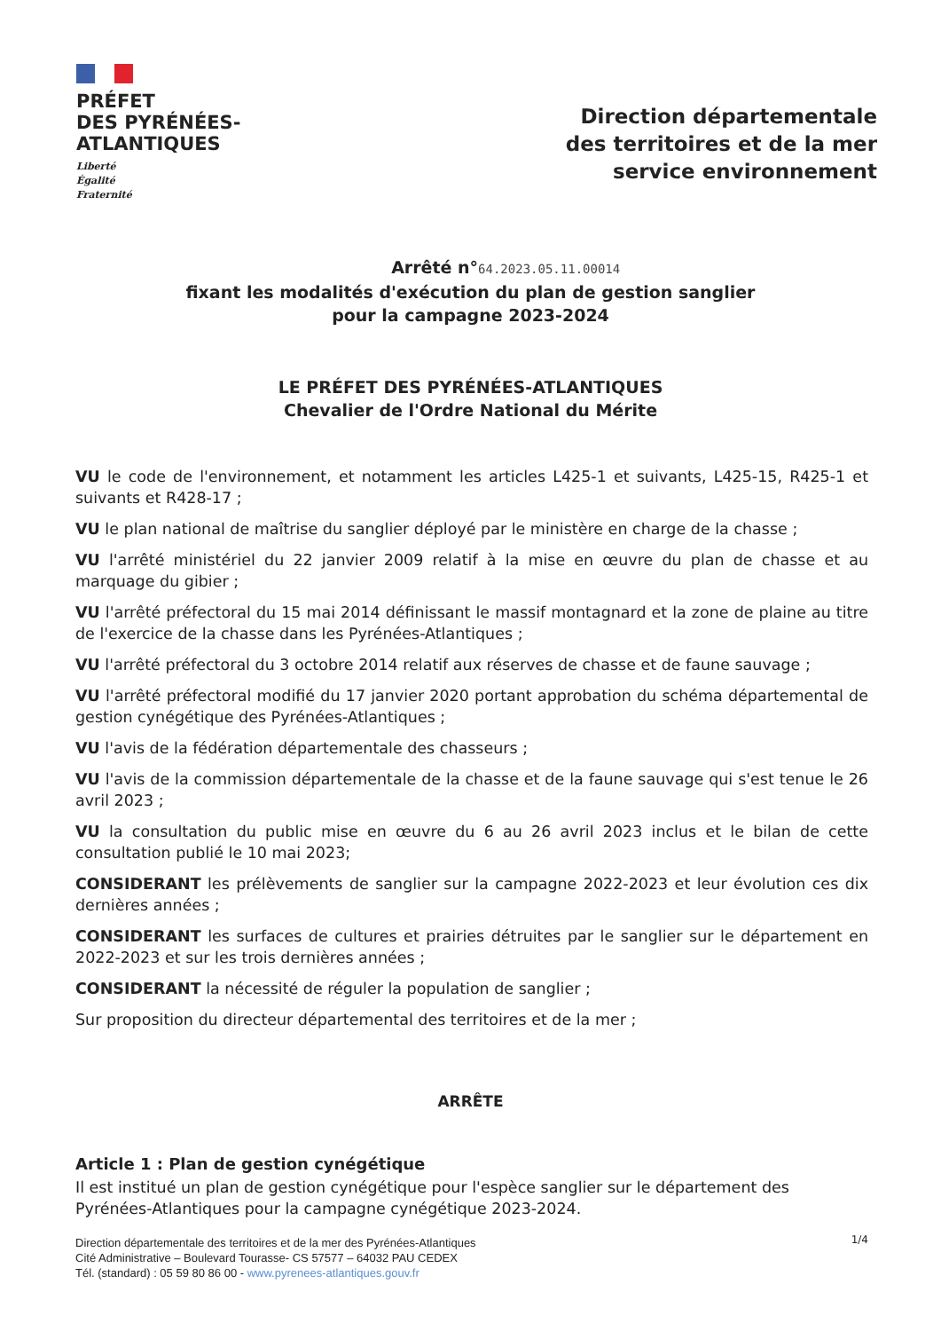PRÉFET
DES PYRÉNÉES-
ATLANTIQUES
Liberté
Égalité
Fraternité
Direction départementale
des territoires et de la mer
service environnement
Arrêté n°64.2023.05.11.00014
fixant les modalités d'exécution du plan de gestion sanglier
pour la campagne 2023-2024
LE PRÉFET DES PYRÉNÉES-ATLANTIQUES
Chevalier de l'Ordre National du Mérite
VU le code de l'environnement, et notamment les articles L425-1 et suivants, L425-15, R425-1 et suivants et R428-17 ;
VU le plan national de maîtrise du sanglier déployé par le ministère en charge de la chasse ;
VU l'arrêté ministériel du 22 janvier 2009 relatif à la mise en œuvre du plan de chasse et au marquage du gibier ;
VU l'arrêté préfectoral du 15 mai 2014 définissant le massif montagnard et la zone de plaine au titre de l'exercice de la chasse dans les Pyrénées-Atlantiques ;
VU l'arrêté préfectoral du 3 octobre 2014 relatif aux réserves de chasse et de faune sauvage ;
VU l'arrêté préfectoral modifié du 17 janvier 2020 portant approbation du schéma départemental de gestion cynégétique des Pyrénées-Atlantiques ;
VU l'avis de la fédération départementale des chasseurs ;
VU l'avis de la commission départementale de la chasse et de la faune sauvage qui s'est tenue le 26 avril 2023 ;
VU la consultation du public mise en œuvre du 6 au 26 avril 2023 inclus et le bilan de cette consultation publié le 10 mai 2023;
CONSIDERANT les prélèvements de sanglier sur la campagne 2022-2023 et leur évolution ces dix dernières années ;
CONSIDERANT les surfaces de cultures et prairies détruites par le sanglier sur le département en 2022-2023 et sur les trois dernières années ;
CONSIDERANT la nécessité de réguler la population de sanglier ;
Sur proposition du directeur départemental des territoires et de la mer ;
ARRÊTE
Article 1 : Plan de gestion cynégétique
Il est institué un plan de gestion cynégétique pour l'espèce sanglier sur le département des Pyrénées-Atlantiques pour la campagne cynégétique 2023-2024.
1/4
Direction départementale des territoires et de la mer des Pyrénées-Atlantiques
Cité Administrative – Boulevard Tourasse- CS 57577 – 64032 PAU CEDEX
Tél. (standard) : 05 59 80 86 00 - www.pyrenees-atlantiques.gouv.fr